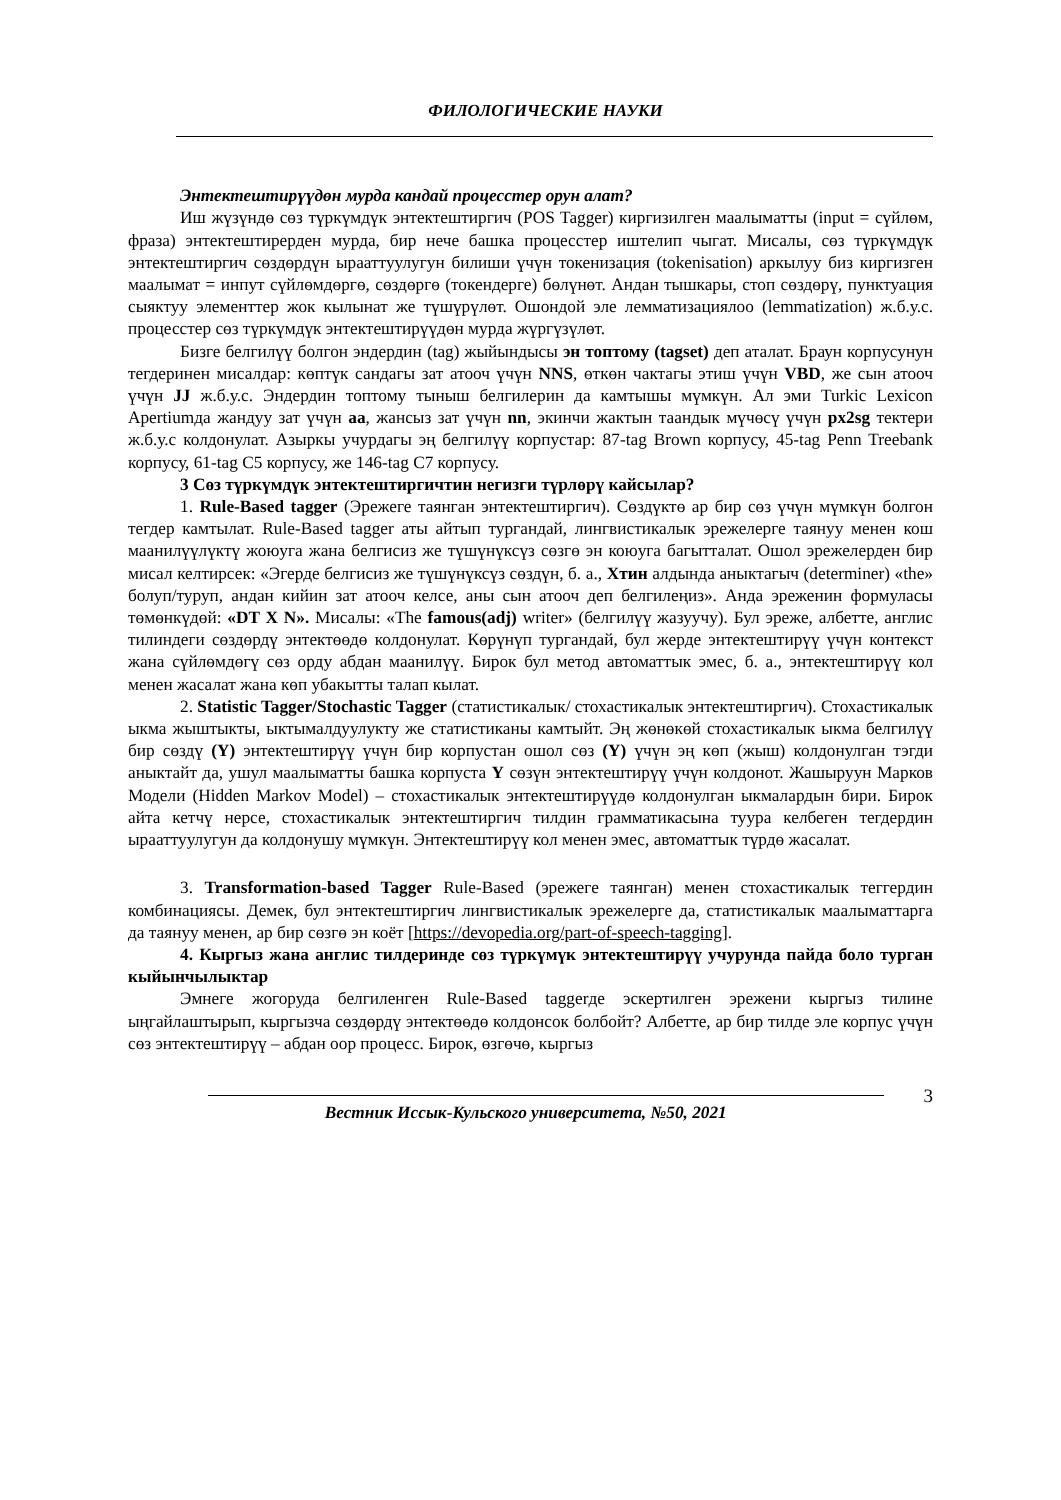ФИЛОЛОГИЧЕСКИЕ НАУКИ
Энтектештирүүдөн мурда кандай процесстер орун алат?
Иш жүзүндө сөз түркүмдүк энтектештиргич (POS Tagger) киргизилген маалыматты (input = сүйлөм, фраза) энтектештирерден мурда, бир нече башка процесстер иштелип чыгат. Мисалы, сөз түркүмдүк энтектештиргич сөздөрдүн ырааттуулугун билиши үчүн токенизация (tokenisation) аркылуу биз киргизген маалымат = инпут сүйлөмдөргө, сөздөргө (токендерге) бөлүнөт. Андан тышкары, стоп сөздөрү, пунктуация сыяктуу элементтер жок кылынат же түшүрүлөт. Ошондой эле лемматизациялоо (lemmatization) ж.б.у.с. процесстер сөз түркүмдүк энтектештирүүдөн мурда жүргүзүлөт.
Бизге белгилүү болгон эндердин (tag) жыйындысы эн топтому (tagset) деп аталат. Браун корпусунун тегдеринен мисалдар: көптүк сандагы зат атооч үчүн NNS, өткөн чактагы этиш үчүн VBD, же сын атооч үчүн JJ ж.б.у.с. Эндердин топтому тыныш белгилерин да камтышы мүмкүн. Ал эми Turkic Lexicon Apertiumда жандуу зат үчүн aa, жансыз зат үчүн nn, экинчи жактын таандык мүчөсү үчүн px2sg тектери ж.б.у.с колдонулат. Азыркы учурдагы эң белгилүү корпустар: 87-tag Brown корпусу, 45-tag Penn Treebank корпусу, 61-tag C5 корпусу, же 146-tag C7 корпусу.
3 Сөз түркүмдүк энтектештиргичтин негизги түрлөрү кайсылар?
1. Rule-Based tagger (Эрежеге таянган энтектештиргич). Сөздүктө ар бир сөз үчүн мүмкүн болгон тегдер камтылат. Rule-Based tagger аты айтып тургандай, лингвистикалык эрежелерге таянуу менен кош маанилүүлүктү жоюуга жана белгисиз же түшүнүксүз сөзгө эн коюуга багытталат. Ошол эрежелерден бир мисал келтирсек: «Эгерде белгисиз же түшүнүксүз сөздүн, б. а., Хтин алдында аныктагыч (determiner) «the» болуп/туруп, андан кийин зат атооч келсе, аны сын атооч деп белгилеңиз». Анда эреженин формуласы төмөнкүдөй: «DT X N». Мисалы: «The famous(adj) writer» (белгилүү жазуучу). Бул эреже, албетте, англис тилиндеги сөздөрдү энтектөөдө колдонулат. Көрүнүп тургандай, бул жерде энтектештирүү үчүн контекст жана сүйлөмдөгү сөз орду абдан маанилүү. Бирок бул метод автоматтык эмес, б. а., энтектештирүү кол менен жасалат жана көп убакытты талап кылат.
2. Statistic Tagger/Stochastic Tagger (статистикалык/ стохастикалык энтектештиргич). Стохастикалык ыкма жыштыкты, ыктымалдуулукту же статистиканы камтыйт. Эң жөнөкөй стохастикалык ыкма белгилүү бир сөздү (Y) энтектештирүү үчүн бир корпустан ошол сөз (Y) үчүн эң көп (жыш) колдонулган тэгди аныктайт да, ушул маалыматты башка корпуста Y сөзүн энтектештирүү үчүн колдонот. Жашыруун Марков Модели (Hidden Markov Model) – стохастикалык энтектештирүүдө колдонулган ыкмалардын бири. Бирок айта кетчү нерсе, стохастикалык энтектештиргич тилдин грамматикасына туура келбеген тегдердин ырааттуулугун да колдонушу мүмкүн. Энтектештирүү кол менен эмес, автоматтык түрдө жасалат.
3. Transformation-based Tagger Rule-Based (эрежеге таянган) менен стохастикалык теггердин комбинациясы. Демек, бул энтектештиргич лингвистикалык эрежелерге да, статистикалык маалыматтарга да таянуу менен, ар бир сөзгө эн коёт [https://devopedia.org/part-of-speech-tagging].
4. Кыргыз жана англис тилдеринде сөз түркүмүк энтектештирүү учурунда пайда боло турган кыйынчылыктар
Эмнеге жогоруда белгиленген Rule-Based taggerде эскертилген эрежени кыргыз тилине ыңгайлаштырып, кыргызча сөздөрдү энтектөөдө колдонсок болбойт? Албетте, ар бир тилде эле корпус үчүн сөз энтектештирүү – абдан оор процесс. Бирок, өзгөчө, кыргыз
Вестник Иссык-Кульского университета, №50, 2021
3